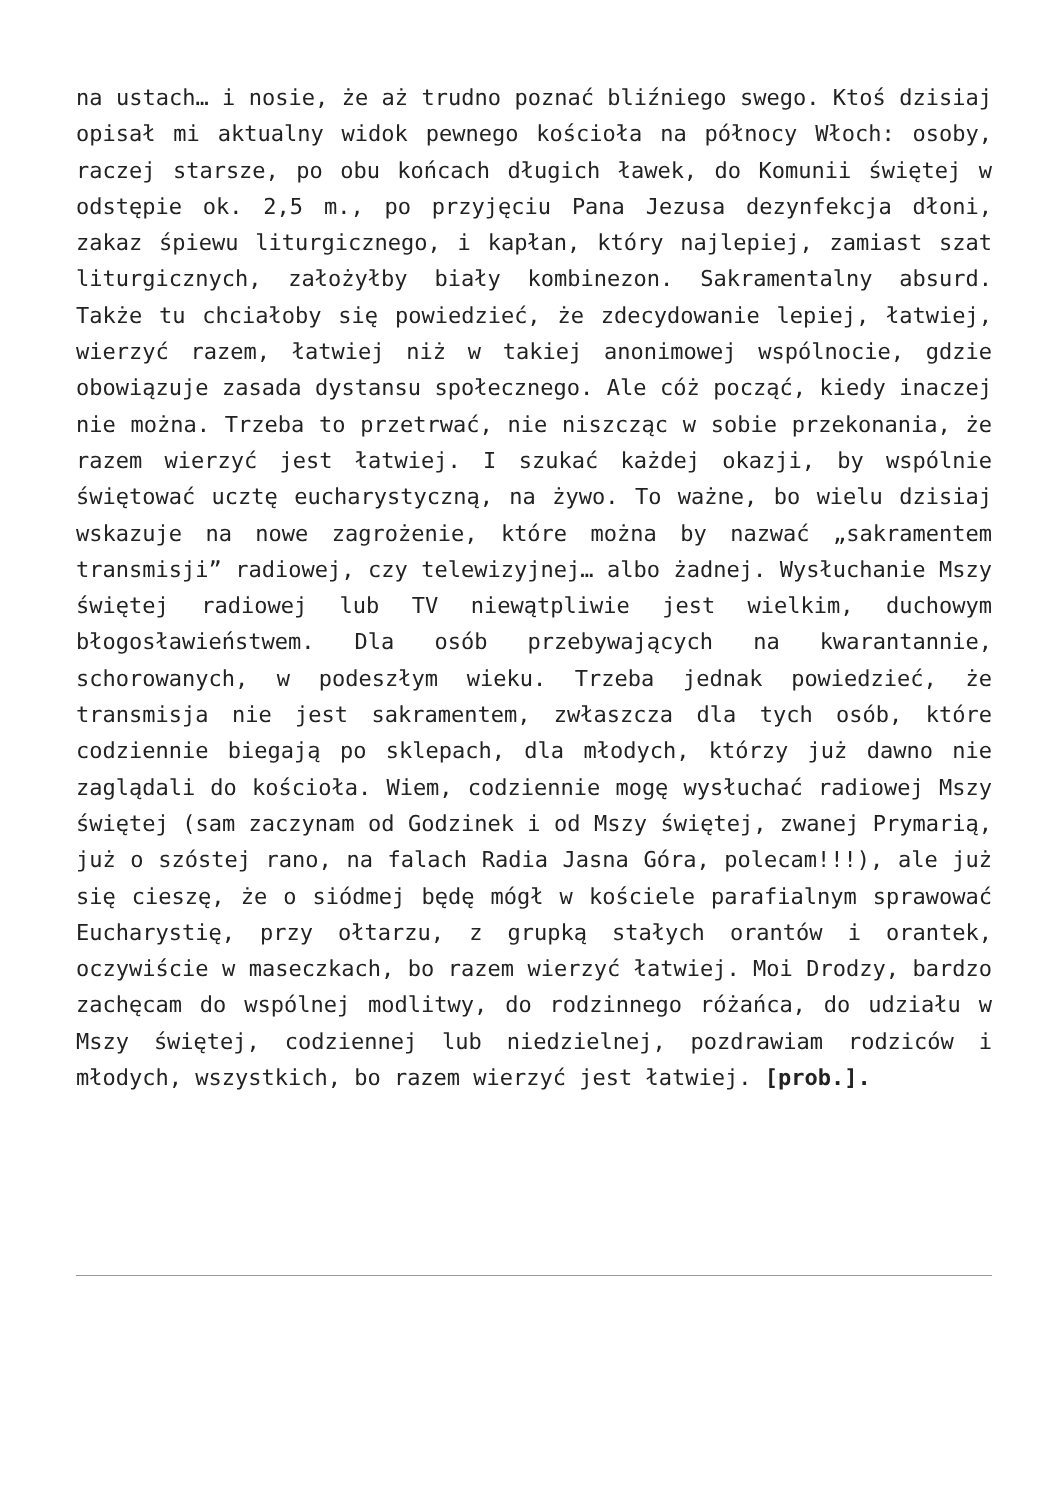na ustach… i nosie, że aż trudno poznać bliźniego swego. Ktoś dzisiaj opisał mi aktualny widok pewnego kościoła na północy Włoch: osoby, raczej starsze, po obu końcach długich ławek, do Komunii świętej w odstępie ok. 2,5 m., po przyjęciu Pana Jezusa dezynfekcja dłoni, zakaz śpiewu liturgicznego, i kapłan, który najlepiej, zamiast szat liturgicznych, założyłby biały kombinezon. Sakramentalny absurd. Także tu chciałoby się powiedzieć, że zdecydowanie lepiej, łatwiej, wierzyć razem, łatwiej niż w takiej anonimowej wspólnocie, gdzie obowiązuje zasada dystansu społecznego. Ale cóż począć, kiedy inaczej nie można. Trzeba to przetrwać, nie niszcząc w sobie przekonania, że razem wierzyć jest łatwiej. I szukać każdej okazji, by wspólnie świętować ucztę eucharystyczną, na żywo. To ważne, bo wielu dzisiaj wskazuje na nowe zagrożenie, które można by nazwać „sakramentem transmisji” radiowej, czy telewizyjnej… albo żadnej. Wysłuchanie Mszy świętej radiowej lub TV niewątpliwie jest wielkim, duchowym błogosławieństwem. Dla osób przebywających na kwarantannie, schorowanych, w podeszłym wieku. Trzeba jednak powiedzieć, że transmisja nie jest sakramentem, zwłaszcza dla tych osób, które codziennie biegają po sklepach, dla młodych, którzy już dawno nie zaglądali do kościoła. Wiem, codziennie mogę wysłuchać radiowej Mszy świętej (sam zaczynam od Godzinek i od Mszy świętej, zwanej Prymarią, już o szóstej rano, na falach Radia Jasna Góra, polecam!!!), ale już się cieszę, że o siódmej będę mógł w kościele parafialnym sprawować Eucharystię, przy ołtarzu, z grupką stałych orantów i orantek, oczywiście w maseczkach, bo razem wierzyć łatwiej. Moi Drodzy, bardzo zachęcam do wspólnej modlitwy, do rodzinnego różańca, do udziału w Mszy świętej, codziennej lub niedzielnej, pozdrawiam rodziców i młodych, wszystkich, bo razem wierzyć jest łatwiej. [prob.].